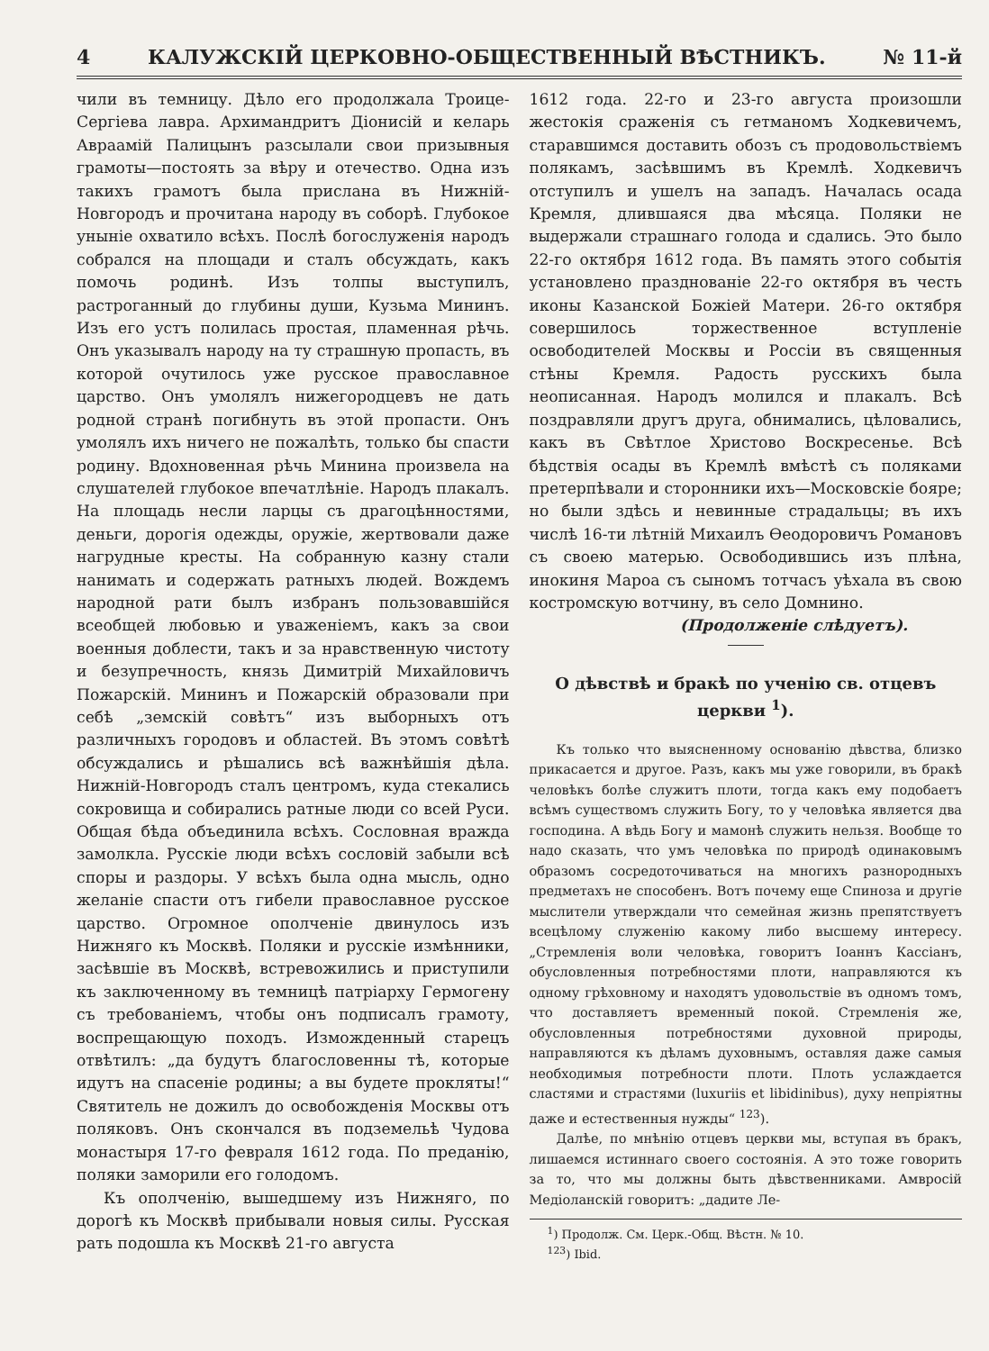4 КАЛУЖСКІЙ ЦЕРКОВНО-ОБЩЕСТВЕННЫЙ ВѢСТНИКЪ. № 11-й
чили въ темницу. Дѣло его продолжала Троице-Сергіева лавра. Архимандритъ Діонисій и келарь Авраамій Палицынъ разсылали свои призывныя грамоты—постоять за вѣру и отечество. Одна изъ такихъ грамотъ была прислана въ Нижній-Новгородъ и прочитана народу въ соборѣ. Глубокое уныніе охватило всѣхъ. Послѣ богослуженія народъ собрался на площади и сталъ обсуждать, какъ помочь родинѣ. Изъ толпы выступилъ, растроганный до глубины души, Кузьма Мининъ. Изъ его устъ полилась простая, пламенная рѣчь. Онъ указывалъ народу на ту страшную пропасть, въ которой очутилось уже русское православное царство. Онъ умолялъ нижегородцевъ не дать родной странѣ погибнуть въ этой пропасти. Онъ умолялъ ихъ ничего не пожалѣть, только бы спасти родину. Вдохновенная рѣчь Минина произвела на слушателей глубокое впечатлѣніе. Народъ плакалъ. На площадь несли ларцы съ драгоцѣнностями, деньги, дорогія одежды, оружіе, жертвовали даже нагрудные кресты. На собранную казну стали нанимать и содержать ратныхъ людей. Вождемъ народной рати былъ избранъ пользовавшійся всеобщей любовью и уваженіемъ, какъ за свои военныя доблести, такъ и за нравственную чистоту и безупречность, князь Димитрій Михайловичъ Пожарскій. Мининъ и Пожарскій образовали при себѣ „земскій совѣтъ“ изъ выборныхъ отъ различныхъ городовъ и областей. Въ этомъ совѣтѣ обсуждались и рѣшались всѣ важнѣйшія дѣла. Нижній-Новгородъ сталъ центромъ, куда стекались сокровища и собирались ратные люди со всей Руси. Общая бѣда объединила всѣхъ. Сословная вражда замолкла. Русскіе люди всѣхъ сословій забыли всѣ споры и раздоры. У всѣхъ была одна мысль, одно желаніе спасти отъ гибели православное русское царство. Огромное ополченіе двинулось изъ Нижняго къ Москвѣ. Поляки и русскіе измѣнники, засѣвшіе въ Москвѣ, встревожились и приступили къ заключенному въ темницѣ патріарху Гермогену съ требованіемъ, чтобы онъ подписалъ грамоту, воспрещающую походъ. Изможденный старецъ отвѣтилъ: „да будутъ благословенны тѣ, которые идутъ на спасеніе родины; а вы будете прокляты!“ Святитель не дожилъ до освобожденія Москвы отъ поляковъ. Онъ скончался въ подземельѣ Чудова монастыря 17-го февраля 1612 года. По преданію, поляки заморили его голодомъ.
Къ ополченію, вышедшему изъ Нижняго, по дорогѣ къ Москвѣ прибывали новыя силы. Русская рать подошла къ Москвѣ 21-го августа
1612 года. 22-го и 23-го августа произошли жестокія сраженія съ гетманомъ Ходкевичемъ, старавшимся доставить обозъ съ продовольствіемъ полякамъ, засѣвшимъ въ Кремлѣ. Ходкевичъ отступилъ и ушелъ на западъ. Началась осада Кремля, длившаяся два мѣсяца. Поляки не выдержали страшнаго голода и сдались. Это было 22-го октября 1612 года. Въ память этого событія установлено празднованіе 22-го октября въ честь иконы Казанской Божіей Матери. 26-го октября совершилось торжественное вступленіе освободителей Москвы и Россіи въ священныя стѣны Кремля. Радость русскихъ была неописанная. Народъ молился и плакалъ. Всѣ поздравляли другъ друга, обнимались, цѣловались, какъ въ Свѣтлое Христово Воскресенье. Всѣ бѣдствія осады въ Кремлѣ вмѣстѣ съ поляками претерпѣвали и сторонники ихъ—Московскіе бояре; но были здѣсь и невинные страдальцы; въ ихъ числѣ 16-ти лѣтній Михаилъ Ѳеодоровичъ Романовъ съ своею матерью. Освободившись изъ плѣна, инокиня Мароа съ сыномъ тотчасъ уѣхала въ свою костромскую вотчину, въ село Домнино.
(Продолженіе слѣдуетъ).
О дѣвствѣ и бракѣ по ученію св. отцевъ церкви <sup>1</sup>).
Къ только что выясненному основанію дѣвства, близко прикасается и другое. Разъ, какъ мы уже говорили, въ бракѣ человѣкъ болѣе служитъ плоти, тогда какъ ему подобаетъ всѣмъ существомъ служить Богу, то у человѣка является два господина. А вѣдь Богу и мамонѣ служить нельзя. Вообще то надо сказать, что умъ человѣка по природѣ одинаковымъ образомъ сосредоточиваться на многихъ разнородныхъ предметахъ не способенъ. Вотъ почему еще Спиноза и другіе мыслители утверждали что семейная жизнь препятствуетъ всецѣлому служенію какому либо высшему интересу. „Стремленія воли человѣка, говоритъ Іоаннъ Кассіанъ, обусловленныя потребностями плоти, направляются къ одному грѣховному и находятъ удовольствіе въ одномъ томъ, что доставляетъ временный покой. Стремленія же, обусловленныя потребностями духовной природы, направляются къ дѣламъ духовнымъ, оставляя даже самыя необходимыя потребности плоти. Плоть услаждается сластями и страстями (luxuriis et libidinibus), духу непріятны даже и естественныя нужды“ <sup>123</sup>).
Далѣе, по мнѣнію отцевъ церкви мы, вступая въ бракъ, лишаемся истиннаго своего состоянія. А это тоже говорить за то, что мы должны быть дѣвственниками. Амвросій Медіоланскій говоритъ: „дадите Ле-
<sup>1</sup>) Продолж. См. Церк.-Общ. Вѣстн. № 10.
<sup>123</sup>) Ibid.